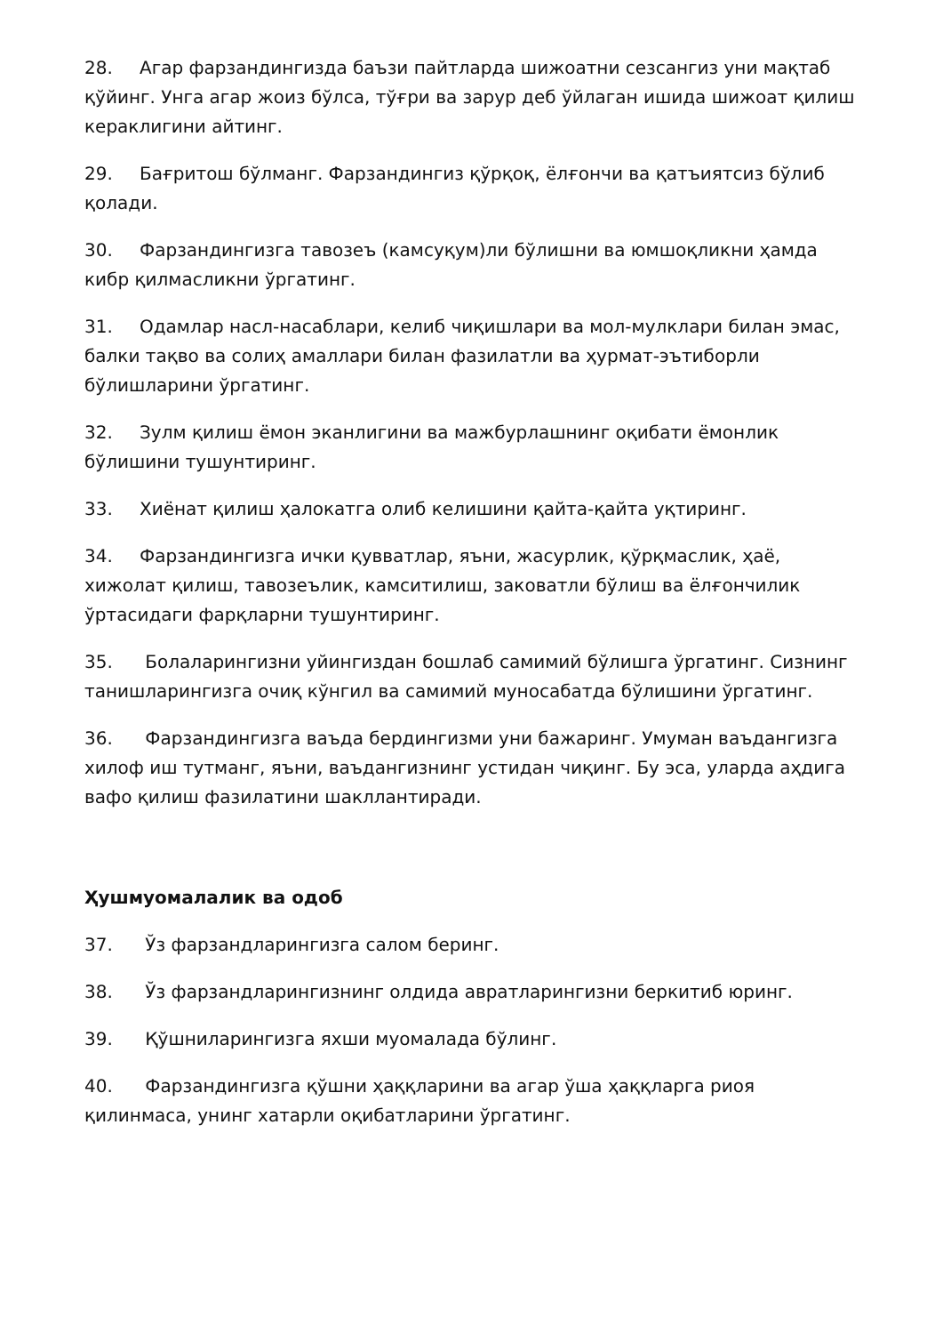28. Агар фарзандингизда баъзи пайтларда шижоатни сезсангиз уни мақтаб қўйинг. Унга агар жоиз бўлса, тўғри ва зарур деб ўйлаган ишида шижоат қилиш кераклигини айтинг.
29. Бағритош бўлманг. Фарзандингиз қўрқоқ, ёлғончи ва қатъиятсиз бўлиб қолади.
30. Фарзандингизга тавозеъ (камсуқум)ли бўлишни ва юмшоқликни ҳамда кибр қилмасликни ўргатинг.
31. Одамлар насл-насаблари, келиб чиқишлари ва мол-мулклари билан эмас, балки тақво ва солиҳ амаллари билан фазилатли ва ҳурмат-эътиборли бўлишларини ўргатинг.
32. Зулм қилиш ёмон эканлигини ва мажбурлашнинг оқибати ёмонлик бўлишини тушунтиринг.
33. Хиёнат қилиш ҳалокатга олиб келишини қайта-қайта уқтиринг.
34. Фарзандингизга ички қувватлар, яъни, жасурлик, қўрқмаслик, ҳаё, хижолат қилиш, тавозеълик, камситилиш, заковатли бўлиш ва ёлғончилик ўртасидаги фарқларни тушунтиринг.
35. Болаларингизни уйингиздан бошлаб самимий бўлишга ўргатинг. Сизнинг танишларингизга очиқ кўнгил ва самимий муносабатда бўлишини ўргатинг.
36. Фарзандингизга ваъда бердингизми уни бажаринг. Умуман ваъдангизга хилоф иш тутманг, яъни, ваъдангизнинг устидан чиқинг. Бу эса, уларда аҳдига вафо қилиш фазилатини шакллантиради.
Ҳушмуомалалик ва одоб
37. Ўз фарзандларингизга салом беринг.
38. Ўз фарзандларингизнинг олдида авратларингизни беркитиб юринг.
39. Қўшниларингизга яхши муомалада бўлинг.
40. Фарзандингизга қўшни ҳаққларини ва агар ўша ҳаққларга риоя қилинмаса, унинг хатарли оқибатларини ўргатинг.